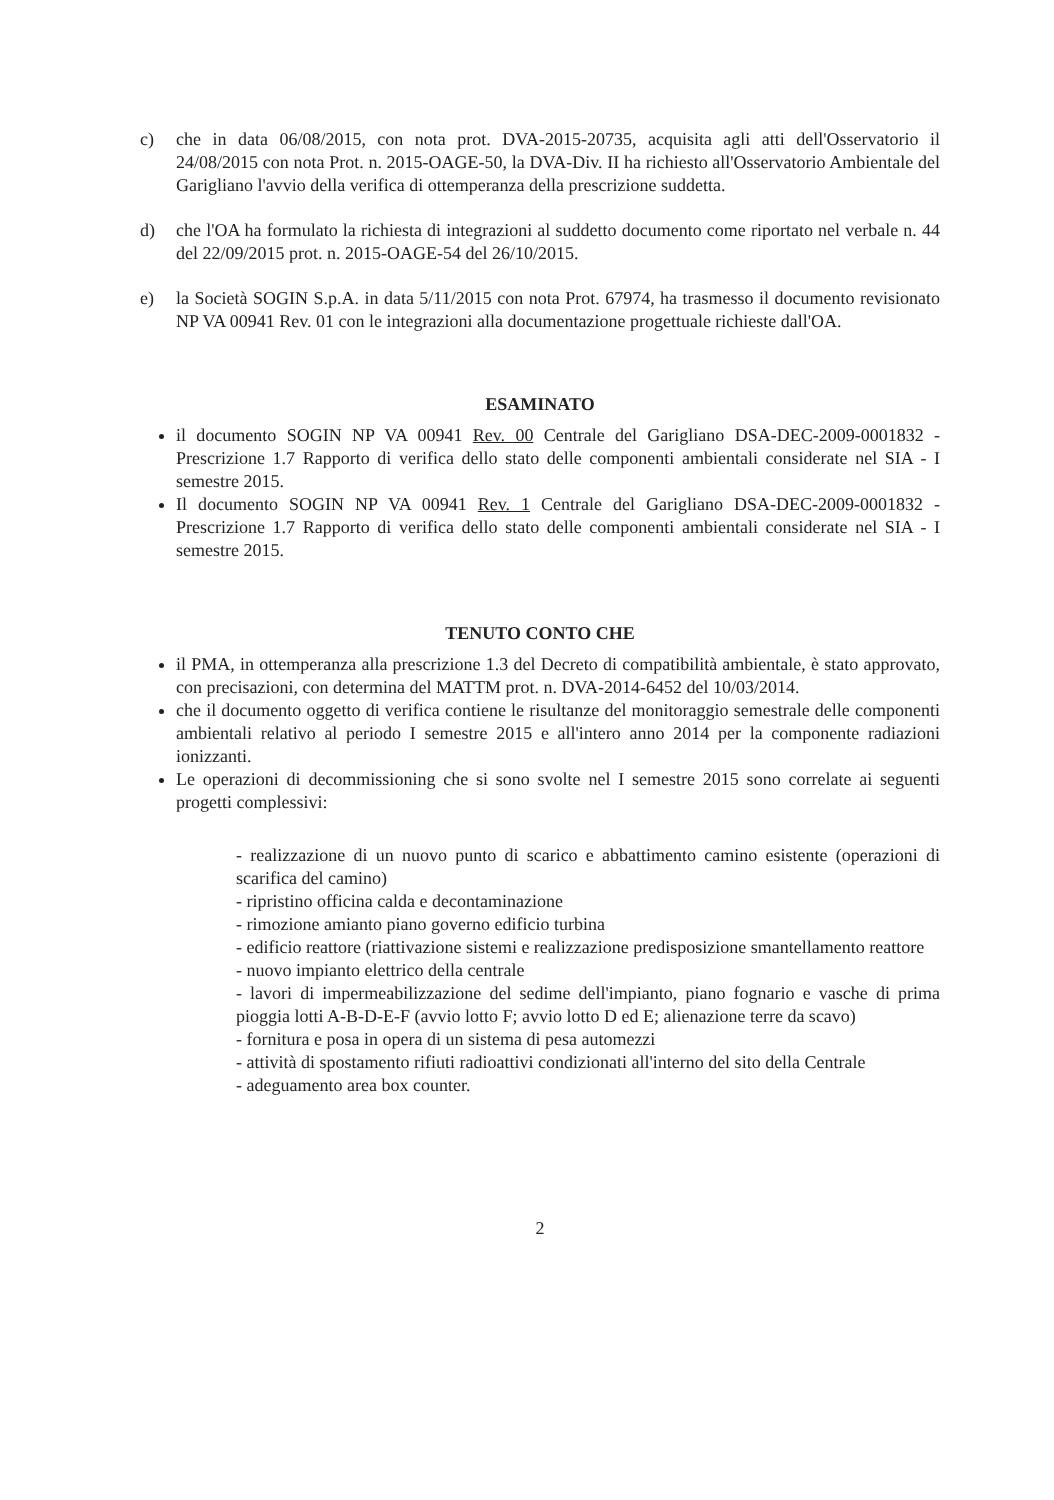c) che in data 06/08/2015, con nota prot. DVA-2015-20735, acquisita agli atti dell'Osservatorio il 24/08/2015 con nota Prot. n. 2015-OAGE-50, la DVA-Div. II ha richiesto all'Osservatorio Ambientale del Garigliano l'avvio della verifica di ottemperanza della prescrizione suddetta.
d) che l'OA ha formulato la richiesta di integrazioni al suddetto documento come riportato nel verbale n. 44 del 22/09/2015 prot. n. 2015-OAGE-54 del 26/10/2015.
e) la Società SOGIN S.p.A. in data 5/11/2015 con nota Prot. 67974, ha trasmesso il documento revisionato NP VA 00941 Rev. 01 con le integrazioni alla documentazione progettuale richieste dall'OA.
ESAMINATO
il documento SOGIN NP VA 00941 Rev. 00 Centrale del Garigliano DSA-DEC-2009-0001832 - Prescrizione 1.7 Rapporto di verifica dello stato delle componenti ambientali considerate nel SIA - I semestre 2015.
Il documento SOGIN NP VA 00941 Rev. 1 Centrale del Garigliano DSA-DEC-2009-0001832 - Prescrizione 1.7 Rapporto di verifica dello stato delle componenti ambientali considerate nel SIA - I semestre 2015.
TENUTO CONTO CHE
il PMA, in ottemperanza alla prescrizione 1.3 del Decreto di compatibilità ambientale, è stato approvato, con precisazioni, con determina del MATTM prot. n. DVA-2014-6452 del 10/03/2014.
che il documento oggetto di verifica contiene le risultanze del monitoraggio semestrale delle componenti ambientali relativo al periodo I semestre 2015 e all'intero anno 2014 per la componente radiazioni ionizzanti.
Le operazioni di decommissioning che si sono svolte nel I semestre 2015 sono correlate ai seguenti progetti complessivi:
- realizzazione di un nuovo punto di scarico e abbattimento camino esistente (operazioni di scarifica del camino)
- ripristino officina calda e decontaminazione
- rimozione amianto piano governo edificio turbina
- edificio reattore (riattivazione sistemi e realizzazione predisposizione smantellamento reattore
- nuovo impianto elettrico della centrale
- lavori di impermeabilizzazione del sedime dell'impianto, piano fognario e vasche di prima pioggia lotti A-B-D-E-F (avvio lotto F; avvio lotto D ed E; alienazione terre da scavo)
- fornitura e posa in opera di un sistema di pesa automezzi
- attività di spostamento rifiuti radioattivi condizionati all'interno del sito della Centrale
- adeguamento area box counter.
2